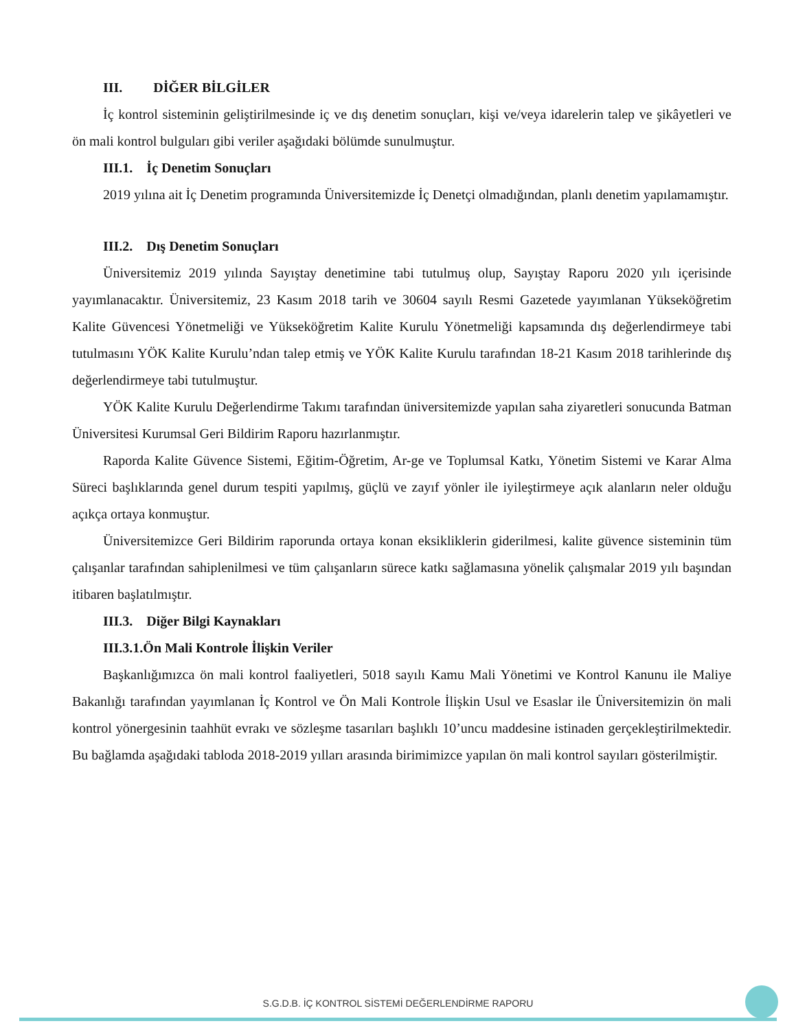III. DİĞER BİLGİLER
İç kontrol sisteminin geliştirilmesinde iç ve dış denetim sonuçları, kişi ve/veya idarelerin talep ve şikâyetleri ve ön mali kontrol bulguları gibi veriler aşağıdaki bölümde sunulmuştur.
III.1. İç Denetim Sonuçları
2019 yılına ait İç Denetim programında Üniversitemizde İç Denetçi olmadığından, planlı denetim yapılamamıştır.
III.2. Dış Denetim Sonuçları
Üniversitemiz 2019 yılında Sayıştay denetimine tabi tutulmuş olup, Sayıştay Raporu 2020 yılı içerisinde yayımlanacaktır. Üniversitemiz, 23 Kasım 2018 tarih ve 30604 sayılı Resmi Gazetede yayımlanan Yükseköğretim Kalite Güvencesi Yönetmeliği ve Yükseköğretim Kalite Kurulu Yönetmeliği kapsamında dış değerlendirmeye tabi tutulmasını YÖK Kalite Kurulu’ndan talep etmiş ve YÖK Kalite Kurulu tarafından 18-21 Kasım 2018 tarihlerinde dış değerlendirmeye tabi tutulmuştur.
YÖK Kalite Kurulu Değerlendirme Takımı tarafından üniversitemizde yapılan saha ziyaretleri sonucunda Batman Üniversitesi Kurumsal Geri Bildirim Raporu hazırlanmıştır.
Raporda Kalite Güvence Sistemi, Eğitim-Öğretim, Ar-ge ve Toplumsal Katkı, Yönetim Sistemi ve Karar Alma Süreci başlıklarında genel durum tespiti yapılmış, güçlü ve zayıf yönler ile iyileştirmeye açık alanların neler olduğu açıkça ortaya konmuştur.
Üniversitemizce Geri Bildirim raporunda ortaya konan eksikliklerin giderilmesi, kalite güvence sisteminin tüm çalışanlar tarafından sahiplenilmesi ve tüm çalışanların sürece katkı sağlamasına yönelik çalışmalar 2019 yılı başından itibaren başlatılmıştır.
III.3. Diğer Bilgi Kaynakları
III.3.1.Ön Mali Kontrole İlişkin Veriler
Başkanlığımızca ön mali kontrol faaliyetleri, 5018 sayılı Kamu Mali Yönetimi ve Kontrol Kanunu ile Maliye Bakanlığı tarafından yayımlanan İç Kontrol ve Ön Mali Kontrole İlişkin Usul ve Esaslar ile Üniversitemizin ön mali kontrol yönergesinin taahhüt evrakı ve sözleşme tasarıları başlıklı 10’uncu maddesine istinaden gerçekleştirilmektedir. Bu bağlamda aşağıdaki tabloda 2018-2019 yılları arasında birimimizce yapılan ön mali kontrol sayıları gösterilmiştir.
S.G.D.B. İÇ KONTROL SİSTEMİ DEĞERLENDİRME RAPORU